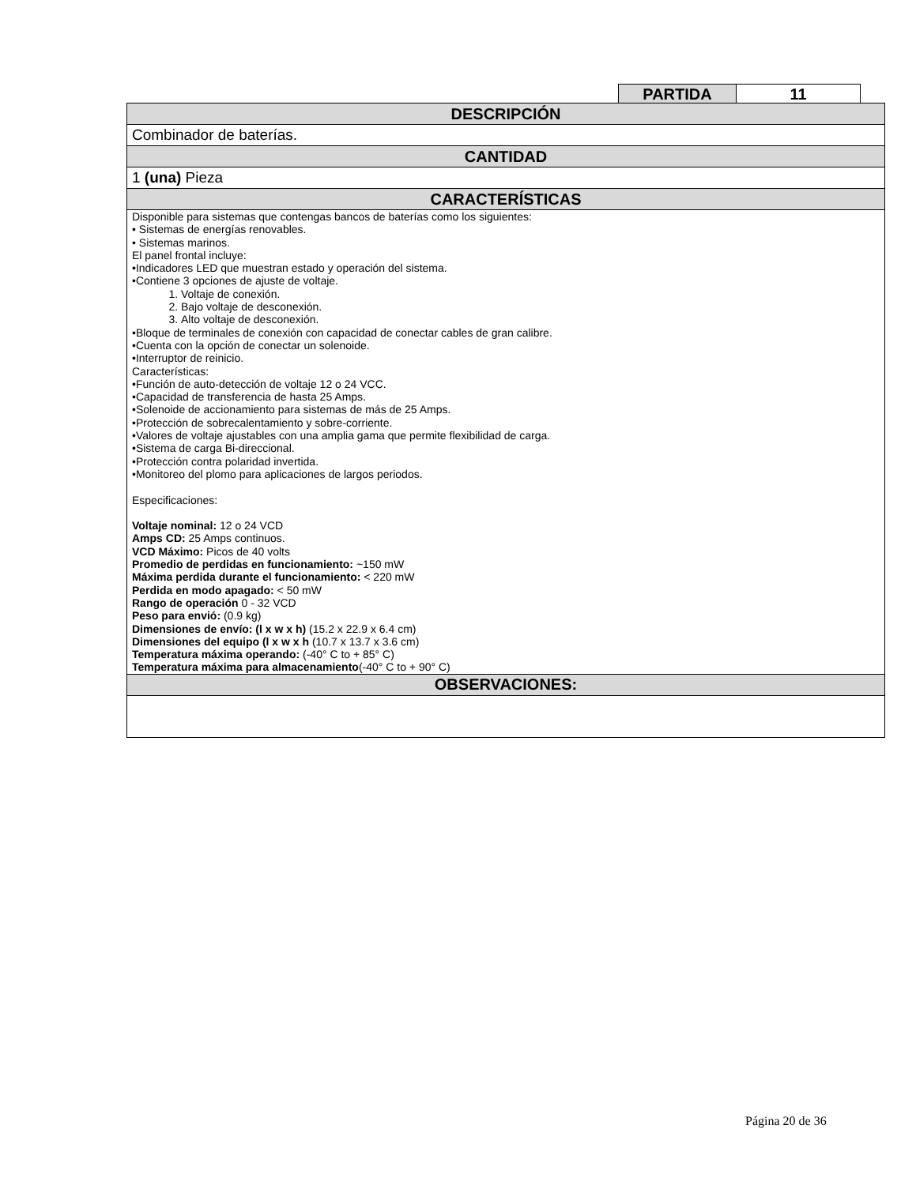| PARTIDA | 11 |
| DESCRIPCIÓN |
| --- |
| Combinador de baterías. |
| CANTIDAD |
| 1 (una) Pieza |
| CARACTERÍSTICAS |
| Disponible para sistemas que contengas bancos de baterías como los siguientes: • Sistemas de energías renovables. • Sistemas marinos. El panel frontal incluye: •Indicadores LED que muestran estado y operación del sistema. •Contiene 3 opciones de ajuste de voltaje. 1. Voltaje de conexión. 2. Bajo voltaje de desconexión. 3. Alto voltaje de desconexión. •Bloque de terminales de conexión con capacidad de conectar cables de gran calibre. •Cuenta con la opción de conectar un solenoide. •Interruptor de reinicio. Características: •Función de auto-detección de voltaje 12 o 24 VCC. •Capacidad de transferencia de hasta 25 Amps. •Solenoide de accionamiento para sistemas de más de 25 Amps. •Protección de sobrecalentamiento y sobre-corriente. •Valores de voltaje ajustables con una amplia gama que permite flexibilidad de carga. •Sistema de carga Bi-direccional. •Protección contra polaridad invertida. •Monitoreo del plomo para aplicaciones de largos periodos. Especificaciones: Voltaje nominal: 12 o 24 VCD Amps CD: 25 Amps continuos. VCD Máximo: Picos de 40 volts Promedio de perdidas en funcionamiento: ~150 mW Máxima perdida durante el funcionamiento: < 220 mW Perdida en modo apagado: < 50 mW Rango de operación 0 - 32 VCD Peso para envió: (0.9 kg) Dimensiones de envío: (l x w x h) (15.2 x 22.9 x 6.4 cm) Dimensiones del equipo (l x w x h (10.7 x 13.7 x 3.6 cm) Temperatura máxima operando: (-40° C to + 85° C) Temperatura máxima para almacenamiento (-40° C to + 90° C) |
| OBSERVACIONES: |
Página 20 de 36